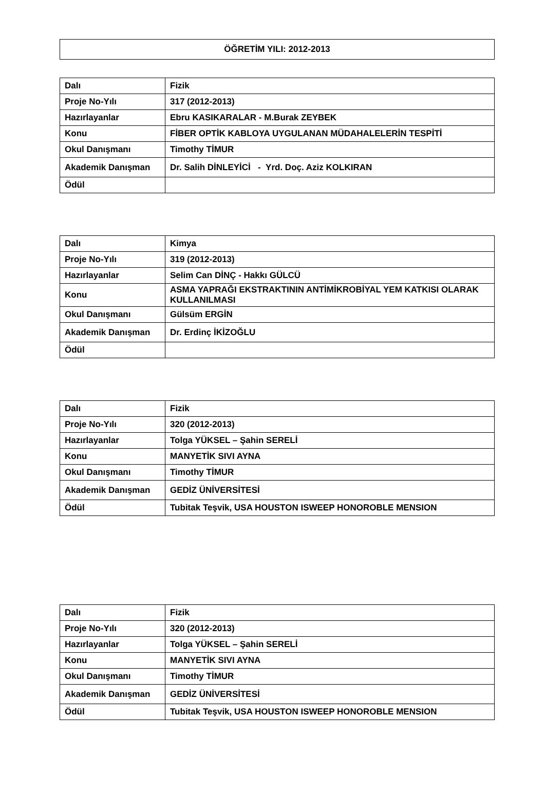ÖĞRETİM YILI: 2012-2013
| Dalı | Fizik |
| Proje No-Yılı | 317 (2012-2013) |
| Hazırlayanlar | Ebru KASIKARALAR - M.Burak ZEYBEK |
| Konu | FİBER OPTİK KABLOYA UYGULANAN MÜDAHALELERİN TESPİTİ |
| Okul Danışmanı | Timothy TİMUR |
| Akademik Danışman | Dr. Salih DİNLEYİCİ - Yrd. Doç. Aziz KOLKIRAN |
| Ödül | |
| Dalı | Kimya |
| Proje No-Yılı | 319 (2012-2013) |
| Hazırlayanlar | Selim Can DİNÇ - Hakkı GÜLCÜ |
| Konu | ASMA YAPRAĞI EKSTRAKTININ ANTİMİKROBİYAL YEM KATKISI OLARAK KULLANILMASI |
| Okul Danışmanı | Gülsüm ERGİN |
| Akademik Danışman | Dr. Erdinç İKİZOĞLU |
| Ödül | |
| Dalı | Fizik |
| Proje No-Yılı | 320 (2012-2013) |
| Hazırlayanlar | Tolga YÜKSEL – Şahin SERELİ |
| Konu | MANYETİK SIVI AYNA |
| Okul Danışmanı | Timothy TİMUR |
| Akademik Danışman | GEDİZ ÜNİVERSİTESİ |
| Ödül | Tubitak Teşvik, USA HOUSTON ISWEEP HONOROBLE MENSION |
| Dalı | Fizik |
| Proje No-Yılı | 320 (2012-2013) |
| Hazırlayanlar | Tolga YÜKSEL – Şahin SERELİ |
| Konu | MANYETİK SIVI AYNA |
| Okul Danışmanı | Timothy TİMUR |
| Akademik Danışman | GEDİZ ÜNİVERSİTESİ |
| Ödül | Tubitak Teşvik, USA HOUSTON ISWEEP HONOROBLE MENSION |